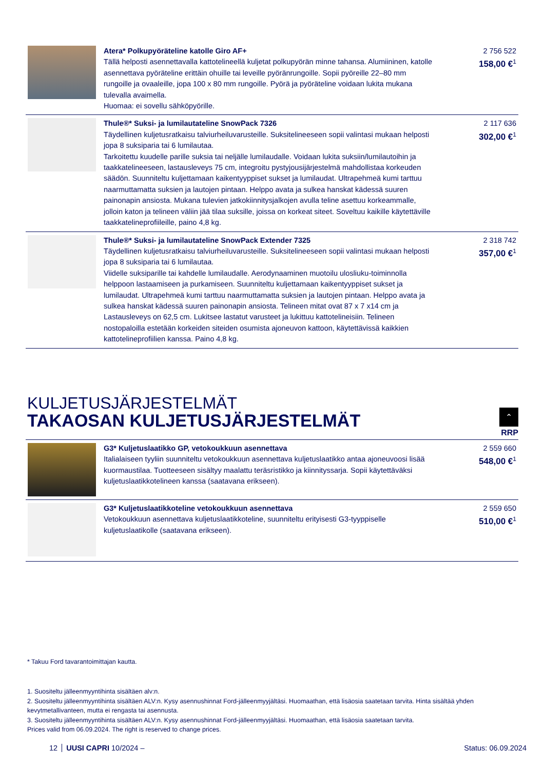| | Atera* Polkupyöräteline katolle Giro AF+ Tällä helposti asennettavalla kattotelineellä kuljetat polkupyörän minne tahansa. Alumiininen, katolle asennettava pyöräteline erittäin ohuille tai leveille pyöränrungoille. Sopii pyöreille 22–80 mm rungoille ja ovaaleille, jopa 100 x 80 mm rungoille. Pyörä ja pyöräteline voidaan lukita mukana tulevalla avaimella. Huomaa: ei sovellu sähköpyörille. | 2 756 522 158,00 €<sup>1</sup> |
| | Thule®* Suksi- ja lumilautateline SnowPack 7326 Täydellinen kuljetusratkaisu talviurheiluvarusteille. Suksitelineeseen sopii valintasi mukaan helposti jopa 8 suksiparia tai 6 lumilautaa. Tarkoitettu kuudelle parille suksia tai neljälle lumilaudalle. Voidaan lukita suksiin/lumilautoihin ja taakkatelineeseen, lastausleveys 75 cm, integroitu pystyjousijärjestelmä mahdollistaa korkeuden säädön. Suunniteltu kuljettamaan kaikentyyppiset sukset ja lumilaudat. Ultrapehmeä kumi tarttuu naarmuttamatta suksien ja lautojen pintaan. Helppo avata ja sulkea hanskat kädessä suuren painonapin ansiosta. Mukana tulevien jatkokiinnitysjalkojen avulla teline asettuu korkeammalle, jolloin katon ja telineen väliin jää tilaa suksille, joissa on korkeat siteet. Soveltuu kaikille käytettäville taakkatelineprofiileille, paino 4,8 kg. | 2 117 636 302,00 €<sup>1</sup> |
| | Thule®* Suksi- ja lumilautateline SnowPack Extender 7325 Täydellinen kuljetusratkaisu talviurheiluvarusteille. Suksitelineeseen sopii valintasi mukaan helposti jopa 8 suksiparia tai 6 lumilautaa. Viidelle suksiparille tai kahdelle lumilaudalle. Aerodynaaminen muotoilu ulosliuku-toiminnolla helppoon lastaamiseen ja purkamiseen. Suunniteltu kuljettamaan kaikentyyppiset sukset ja lumilaudat. Ultrapehmeä kumi tarttuu naarmuttamatta suksien ja lautojen pintaan. Helppo avata ja sulkea hanskat kädessä suuren painonapin ansiosta. Telineen mitat ovat 87 x 7 x14 cm ja Lastausleveys on 62,5 cm. Lukitsee lastatut varusteet ja lukittuu kattotelineisiin. Telineen nostopaloilla estetään korkeiden siteiden osumista ajoneuvon kattoon, käytettävissä kaikkien kattotelineprofiilien kanssa. Paino 4,8 kg. | 2 318 742 357,00 €<sup>1</sup> |
KULJETUSJÄRJESTELMÄT
TAKAOSAN KULJETUSJÄRJESTELMÄT
⌃
RRP
| | G3* Kuljetuslaatikko GP, vetokoukkuun asennettava Italialaiseen tyyliin suunniteltu vetokoukkuun asennettava kuljetuslaatikko antaa ajoneuvoosi lisää kuormaustilaa. Tuotteeseen sisältyy maalattu teräsristikko ja kiinnityssarja. Sopii käytettäväksi kuljetuslaatikkotelineen kanssa (saatavana erikseen). | 2 559 660 548,00 €<sup>1</sup> |
| | G3* Kuljetuslaatikkoteline vetokoukkuun asennettava Vetokoukkuun asennettava kuljetuslaatikkoteline, suunniteltu erityisesti G3-tyyppiselle kuljetuslaatikolle (saatavana erikseen). | 2 559 650 510,00 €<sup>1</sup> |
* Takuu Ford tavarantoimittajan kautta.
1. Suositeltu jälleenmyyntihinta sisältäen alv:n.
2. Suositeltu jälleenmyyntihinta sisältäen ALV:n. Kysy asennushinnat Ford-jälleenmyyjältäsi. Huomaathan, että lisäosia saatetaan tarvita. Hinta sisältää yhden kevytmetallivanteen, mutta ei rengasta tai asennusta.
3. Suositeltu jälleenmyyntihinta sisältäen ALV:n. Kysy asennushinnat Ford-jälleenmyyjältäsi. Huomaathan, että lisäosia saatetaan tarvita.
Prices valid from 06.09.2024. The right is reserved to change prices.
12 UUSI CAPRI 10/2024 – Status: 06.09.2024